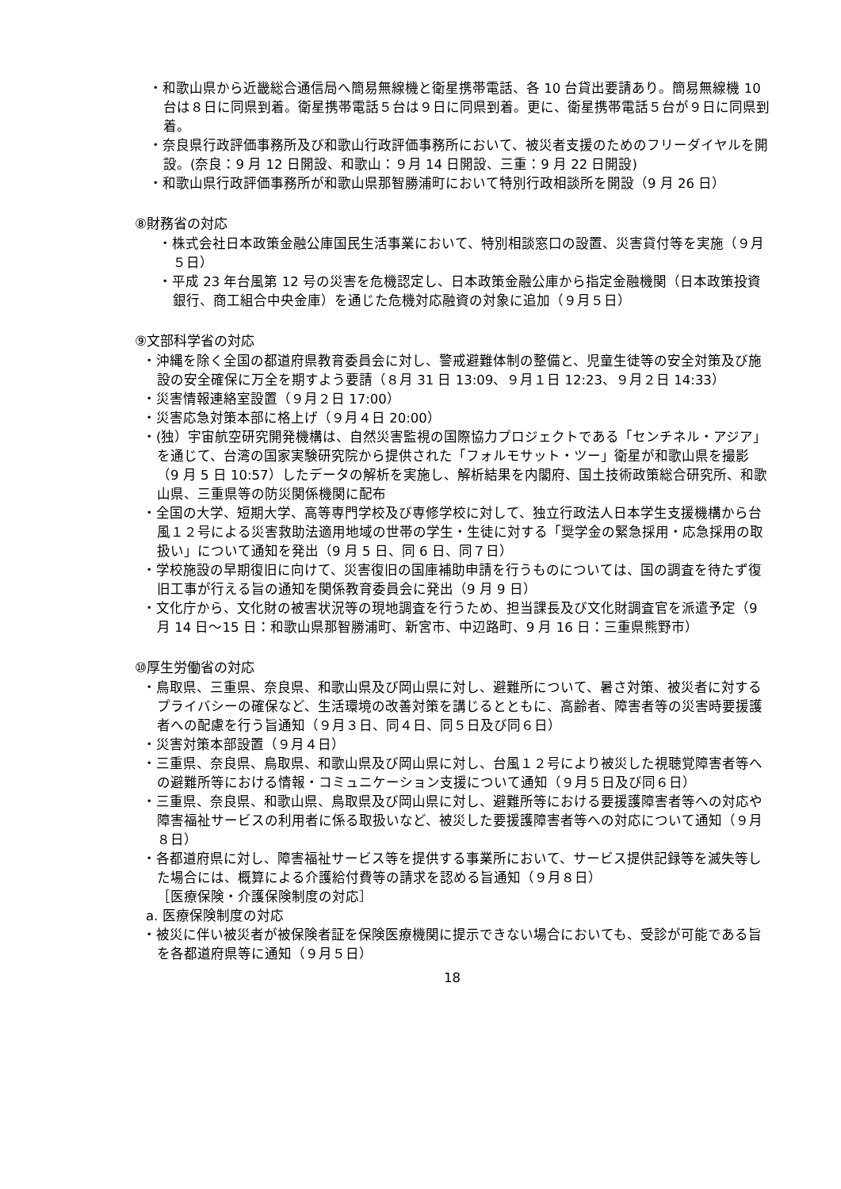・和歌山県から近畿総合通信局へ簡易無線機と衛星携帯電話、各 10 台貸出要請あり。簡易無線機 10 台は８日に同県到着。衛星携帯電話５台は９日に同県到着。更に、衛星携帯電話５台が９日に同県到着。
・奈良県行政評価事務所及び和歌山行政評価事務所において、被災者支援のためのフリーダイヤルを開設。(奈良：9 月 12 日開設、和歌山：９月 14 日開設、三重：9 月 22 日開設)
・和歌山県行政評価事務所が和歌山県那智勝浦町において特別行政相談所を開設（9 月 26 日）
⑧財務省の対応
・株式会社日本政策金融公庫国民生活事業において、特別相談窓口の設置、災害貸付等を実施（９月５日）
・平成 23 年台風第 12 号の災害を危機認定し、日本政策金融公庫から指定金融機関（日本政策投資銀行、商工組合中央金庫）を通じた危機対応融資の対象に追加（９月５日）
⑨文部科学省の対応
・沖縄を除く全国の都道府県教育委員会に対し、警戒避難体制の整備と、児童生徒等の安全対策及び施設の安全確保に万全を期すよう要請（８月 31 日 13:09、９月１日 12:23、９月２日 14:33）
・災害情報連絡室設置（９月２日 17:00）
・災害応急対策本部に格上げ（９月４日 20:00）
・(独）宇宙航空研究開発機構は、自然災害監視の国際協力プロジェクトである「センチネル・アジア」を通じて、台湾の国家実験研究院から提供された「フォルモサット・ツー」衛星が和歌山県を撮影（9 月 5 日 10:57）したデータの解析を実施し、解析結果を内閣府、国土技術政策総合研究所、和歌山県、三重県等の防災関係機関に配布
・全国の大学、短期大学、高等専門学校及び専修学校に対して、独立行政法人日本学生支援機構から台風１２号による災害救助法適用地域の世帯の学生・生徒に対する「奨学金の緊急採用・応急採用の取扱い」について通知を発出（9 月 5 日、同 6 日、同７日）
・学校施設の早期復旧に向けて、災害復旧の国庫補助申請を行うものについては、国の調査を待たず復旧工事が行える旨の通知を関係教育委員会に発出（9 月 9 日）
・文化庁から、文化財の被害状況等の現地調査を行うため、担当課長及び文化財調査官を派遣予定（9 月 14 日～15 日：和歌山県那智勝浦町、新宮市、中辺路町、9 月 16 日：三重県熊野市）
⑩厚生労働省の対応
・鳥取県、三重県、奈良県、和歌山県及び岡山県に対し、避難所について、暑さ対策、被災者に対するプライバシーの確保など、生活環境の改善対策を講じるとともに、高齢者、障害者等の災害時要援護者への配慮を行う旨通知（９月３日、同４日、同５日及び同６日）
・災害対策本部設置（９月４日）
・三重県、奈良県、鳥取県、和歌山県及び岡山県に対し、台風１２号により被災した視聴覚障害者等への避難所等における情報・コミュニケーション支援について通知（９月５日及び同６日）
・三重県、奈良県、和歌山県、鳥取県及び岡山県に対し、避難所等における要援護障害者等への対応や障害福祉サービスの利用者に係る取扱いなど、被災した要援護障害者等への対応について通知（９月８日）
・各都道府県に対し、障害福祉サービス等を提供する事業所において、サービス提供記録等を滅失等した場合には、概算による介護給付費等の請求を認める旨通知（９月８日）
［医療保険・介護保険制度の対応］
a. 医療保険制度の対応
・被災に伴い被災者が被保険者証を保険医療機関に提示できない場合においても、受診が可能である旨を各都道府県等に通知（９月５日）
18